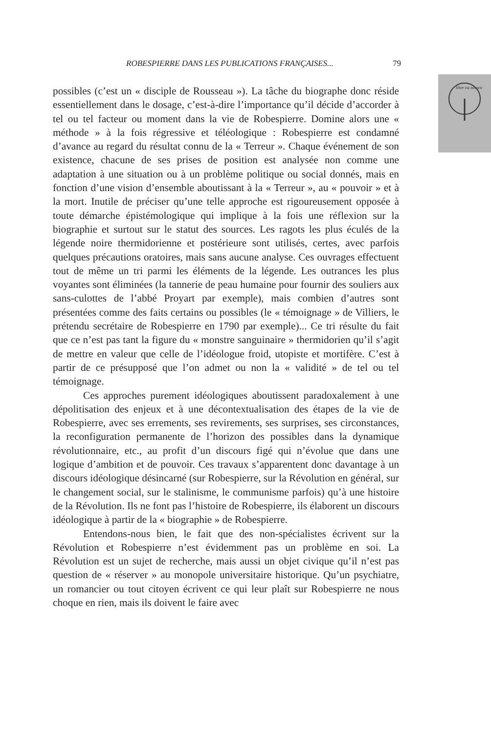libre ou mourir
ROBESPIERRE DANS LES PUBLICATIONS FRANÇAISES... 79
possibles (c’est un « disciple de Rousseau »). La tâche du biographe donc réside essentiellement dans le dosage, c’est-à-dire l’importance qu’il décide d’accorder à tel ou tel facteur ou moment dans la vie de Robespierre. Domine alors une « méthode » à la fois régressive et téléologique : Robespierre est condamné d’avance au regard du résultat connu de la « Terreur ». Chaque événement de son existence, chacune de ses prises de position est analysée non comme une adaptation à une situation ou à un problème politique ou social donnés, mais en fonction d’une vision d’ensemble aboutissant à la « Terreur », au « pouvoir » et à la mort. Inutile de préciser qu’une telle approche est rigoureusement opposée à toute démarche épistémologique qui implique à la fois une réflexion sur la biographie et surtout sur le statut des sources. Les ragots les plus éculés de la légende noire thermidorienne et postérieure sont utilisés, certes, avec parfois quelques précautions oratoires, mais sans aucune analyse. Ces ouvrages effectuent tout de même un tri parmi les éléments de la légende. Les outrances les plus voyantes sont éliminées (la tannerie de peau humaine pour fournir des souliers aux sans-culottes de l’abbé Proyart par exemple), mais combien d’autres sont présentées comme des faits certains ou possibles (le « témoignage » de Villiers, le prétendu secrétaire de Robespierre en 1790 par exemple)... Ce tri résulte du fait que ce n’est pas tant la figure du « monstre sanguinaire » thermidorien qu’il s’agit de mettre en valeur que celle de l’idéologue froid, utopiste et mortifère. C’est à partir de ce présupposé que l’on admet ou non la « validité » de tel ou tel témoignage.
Ces approches purement idéologiques aboutissent paradoxalement à une dépolitisation des enjeux et à une décontextualisation des étapes de la vie de Robespierre, avec ses errements, ses revirements, ses surprises, ses circonstances, la reconfiguration permanente de l’horizon des possibles dans la dynamique révolutionnaire, etc., au profit d’un discours figé qui n’évolue que dans une logique d’ambition et de pouvoir. Ces travaux s’apparentent donc davantage à un discours idéologique désincarné (sur Robespierre, sur la Révolution en général, sur le changement social, sur le stalinisme, le communisme parfois) qu’à une histoire de la Révolution. Ils ne font pas l’histoire de Robespierre, ils élaborent un discours idéologique à partir de la « biographie » de Robespierre.
Entendons-nous bien, le fait que des non-spécialistes écrivent sur la Révolution et Robespierre n’est évidemment pas un problème en soi. La Révolution est un sujet de recherche, mais aussi un objet civique qu’il n’est pas question de « réserver » au monopole universitaire historique. Qu’un psychiatre, un romancier ou tout citoyen écrivent ce qui leur plaît sur Robespierre ne nous choque en rien, mais ils doivent le faire avec